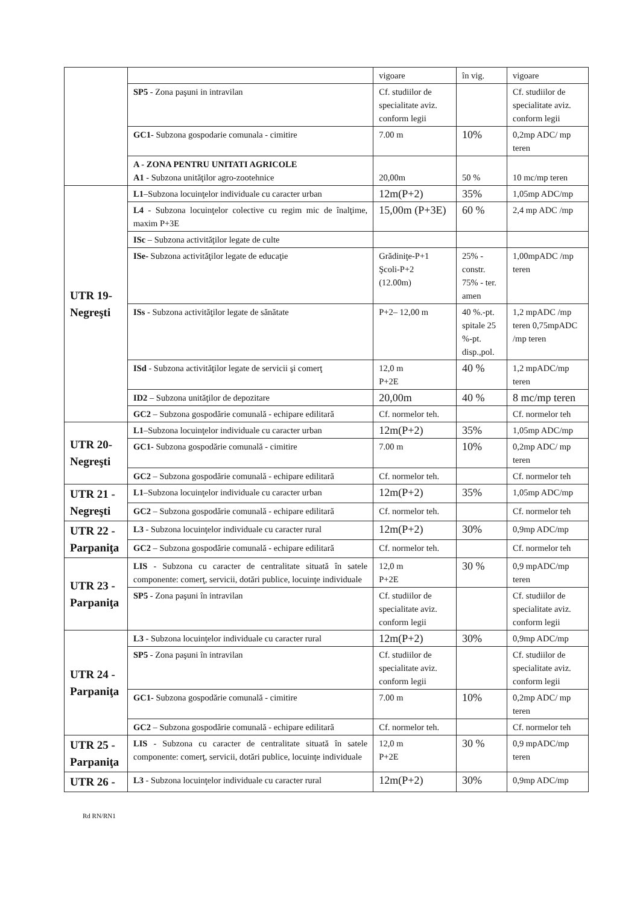| | | vigoare | în vig. | vigoare |
| | SP5 - Zona paşuni in intravilan | Cf. studiilor de specialitate aviz. conform legii | | Cf. studiilor de specialitate aviz. conform legii |
| | GC1- Subzona gospodarie comunala - cimitire | 7.00 m | 10% | 0,2mp ADC/ mp teren |
| | A - ZONA PENTRU UNITATI AGRICOLE A1 - Subzona unităţilor agro-zootehnice | 20,00m | 50 % | 10 mc/mp teren |
| UTR 19- Negreşti | L1 –Subzona locuinţelor individuale cu caracter urban | 12m(P+2) | 35% | 1,05mp ADC/mp |
| | L4 - Subzona locuinţelor colective cu regim mic de înalţime, maxim P+3E | 15,00m (P+3E) | 60 % | 2,4 mp ADC /mp |
| | ISc – Subzona activităţilor legate de culte | | | |
| | ISe- Subzona activităţilor legate de educaţie | Grădiniţe-P+1 Şcoli-P+2 (12.00m) | 25% - constr. 75% - ter. amen | 1,00mpADC /mp teren |
| | ISs - Subzona activităţilor legate de sănătate | P+2– 12,00 m | 40 %.-pt. spitale 25 %-pt. disp.,pol. | 1,2 mpADC /mp teren 0,75mpADC /mp teren |
| | ISd - Subzona activităţilor legate de servicii şi comerţ | 12,0 m P+2E | 40 % | 1,2 mpADC/mp teren |
| | ID2 – Subzona unităţilor de depozitare | 20,00m | 40 % | 8 mc/mp teren |
| | GC2 – Subzona gospodărie comunală - echipare edilitară | Cf. normelor teh. | | Cf. normelor teh |
| UTR 20- Negreşti | L1 –Subzona locuinţelor individuale cu caracter urban | 12m(P+2) | 35% | 1,05mp ADC/mp |
| | GC1- Subzona gospodărie comunală - cimitire | 7.00 m | 10% | 0,2mp ADC/ mp teren |
| | GC2 – Subzona gospodărie comunală - echipare edilitară | Cf. normelor teh. | | Cf. normelor teh |
| UTR 21 - Negreşti | L1 –Subzona locuinţelor individuale cu caracter urban | 12m(P+2) | 35% | 1,05mp ADC/mp |
| | GC2 – Subzona gospodărie comunală - echipare edilitară | Cf. normelor teh. | | Cf. normelor teh |
| UTR 22 - Parpaniţa | L3 - Subzona locuinţelor individuale cu caracter rural | 12m(P+2) | 30% | 0,9mp ADC/mp |
| | GC2 – Subzona gospodărie comunală - echipare edilitară | Cf. normelor teh. | | Cf. normelor teh |
| UTR 23 - Parpaniţa | LIS - Subzona cu caracter de centralitate situată în satele componente: comerţ, servicii, dotări publice, locuinţe individuale | 12,0 m P+2E | 30 % | 0,9 mpADC/mp teren |
| | SP5 - Zona paşuni în intravilan | Cf. studiilor de specialitate aviz. conform legii | | Cf. studiilor de specialitate aviz. conform legii |
| UTR 24 - Parpaniţa | L3 - Subzona locuinţelor individuale cu caracter rural | 12m(P+2) | 30% | 0,9mp ADC/mp |
| | SP5 - Zona paşuni în intravilan | Cf. studiilor de specialitate aviz. conform legii | | Cf. studiilor de specialitate aviz. conform legii |
| | GC1- Subzona gospodărie comunală - cimitire | 7.00 m | 10% | 0,2mp ADC/ mp teren |
| | GC2 – Subzona gospodărie comunală - echipare edilitară | Cf. normelor teh. | | Cf. normelor teh |
| UTR 25 - Parpaniţa | LIS - Subzona cu caracter de centralitate situată în satele componente: comerţ, servicii, dotări publice, locuinţe individuale | 12,0 m P+2E | 30 % | 0,9 mpADC/mp teren |
| UTR 26 - | L3 - Subzona locuinţelor individuale cu caracter rural | 12m(P+2) | 30% | 0,9mp ADC/mp |
Rd RN/RN1